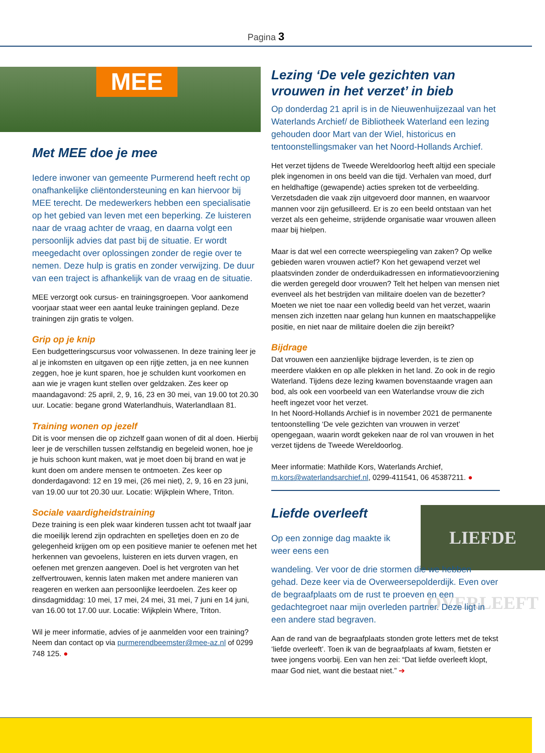Pagina 3
MEE
Met MEE doe je mee
Iedere inwoner van gemeente Purmerend heeft recht op onafhankelijke cliëntondersteuning en kan hiervoor bij MEE terecht. De medewerkers hebben een specialisatie op het gebied van leven met een beperking. Ze luisteren naar de vraag achter de vraag, en daarna volgt een persoonlijk advies dat past bij de situatie. Er wordt meegedacht over oplossingen zonder de regie over te nemen. Deze hulp is gratis en zonder verwijzing. De duur van een traject is afhankelijk van de vraag en de situatie.
MEE verzorgt ook cursus- en trainingsgroepen. Voor aankomend voorjaar staat weer een aantal leuke trainingen gepland. Deze trainingen zijn gratis te volgen.
Grip op je knip
Een budgetteringscursus voor volwassenen. In deze training leer je al je inkomsten en uitgaven op een rijtje zetten, ja en nee kunnen zeggen, hoe je kunt sparen, hoe je schulden kunt voorkomen en aan wie je vragen kunt stellen over geldzaken. Zes keer op maandagavond: 25 april, 2, 9, 16, 23 en 30 mei, van 19.00 tot 20.30 uur. Locatie: begane grond Waterlandhuis, Waterlandlaan 81.
Training wonen op jezelf
Dit is voor mensen die op zichzelf gaan wonen of dit al doen. Hierbij leer je de verschillen tussen zelfstandig en begeleid wonen, hoe je je huis schoon kunt maken, wat je moet doen bij brand en wat je kunt doen om andere mensen te ontmoeten. Zes keer op donderdagavond: 12 en 19 mei, (26 mei niet), 2, 9, 16 en 23 juni, van 19.00 uur tot 20.30 uur. Locatie: Wijkplein Where, Triton.
Sociale vaardigheidstraining
Deze training is een plek waar kinderen tussen acht tot twaalf jaar die moeilijk lerend zijn opdrachten en spelletjes doen en zo de gelegenheid krijgen om op een positieve manier te oefenen met het herkennen van gevoelens, luisteren en iets durven vragen, en oefenen met grenzen aangeven. Doel is het vergroten van het zelfvertrouwen, kennis laten maken met andere manieren van reageren en werken aan persoonlijke leerdoelen. Zes keer op dinsdagmiddag: 10 mei, 17 mei, 24 mei, 31 mei, 7 juni en 14 juni, van 16.00 tot 17.00 uur. Locatie: Wijkplein Where, Triton.
Wil je meer informatie, advies of je aanmelden voor een training? Neem dan contact op via purmerendbeemster@mee-az.nl of 0299 748 125. ●
Lezing ‘De vele gezichten van vrouwen in het verzet’ in bieb
Op donderdag 21 april is in de Nieuwenhuijzezaal van het Waterlands Archief/ de Bibliotheek Waterland een lezing gehouden door Mart van der Wiel, historicus en tentoonstellingsmaker van het Noord-Hollands Archief.
Het verzet tijdens de Tweede Wereldoorlog heeft altijd een speciale plek ingenomen in ons beeld van die tijd. Verhalen van moed, durf en heldhaftige (gewapende) acties spreken tot de verbeelding. Verzetsdaden die vaak zijn uitgevoerd door mannen, en waarvoor mannen voor zijn gefusilleerd. Er is zo een beeld ontstaan van het verzet als een geheime, strijdende organisatie waar vrouwen alleen maar bij hielpen.
Maar is dat wel een correcte weerspiegeling van zaken? Op welke gebieden waren vrouwen actief? Kon het gewapend verzet wel plaatsvinden zonder de onderduikadressen en informatievoorziening die werden geregeld door vrouwen? Telt het helpen van mensen niet evenveel als het bestrijden van militaire doelen van de bezetter? Moeten we niet toe naar een volledig beeld van het verzet, waarin mensen zich inzetten naar gelang hun kunnen en maatschappelijke positie, en niet naar de militaire doelen die zijn bereikt?
Bijdrage
Dat vrouwen een aanzienlijke bijdrage leverden, is te zien op meerdere vlakken en op alle plekken in het land. Zo ook in de regio Waterland. Tijdens deze lezing kwamen bovenstaande vragen aan bod, als ook een voorbeeld van een Waterlandse vrouw die zich heeft ingezet voor het verzet.
In het Noord-Hollands Archief is in november 2021 de permanente tentoonstelling ‘De vele gezichten van vrouwen in verzet’ opengegaan, waarin wordt gekeken naar de rol van vrouwen in het verzet tijdens de Tweede Wereldoorlog.
Meer informatie: Mathilde Kors, Waterlands Archief, m.kors@waterlandsarchief.nl, 0299-411541, 06 45387211. ●
Liefde overleeft
Op een zonnige dag maakte ik weer eens een
LIEFDE OVERLEEFT
wandeling. Ver voor de drie stormen die we hebben gehad. Deze keer via de Overweersepolderdijk. Even over de begraafplaats om de rust te proeven en een gedachtegroet naar mijn overleden partner. Deze ligt in een andere stad begraven.
Aan de rand van de begraafplaats stonden grote letters met de tekst ‘liefde overleeft’. Toen ik van de begraafplaats af kwam, fietsten er twee jongens voorbij. Een van hen zei: “Dat liefde overleeft klopt, maar God niet, want die bestaat niet.” ➔